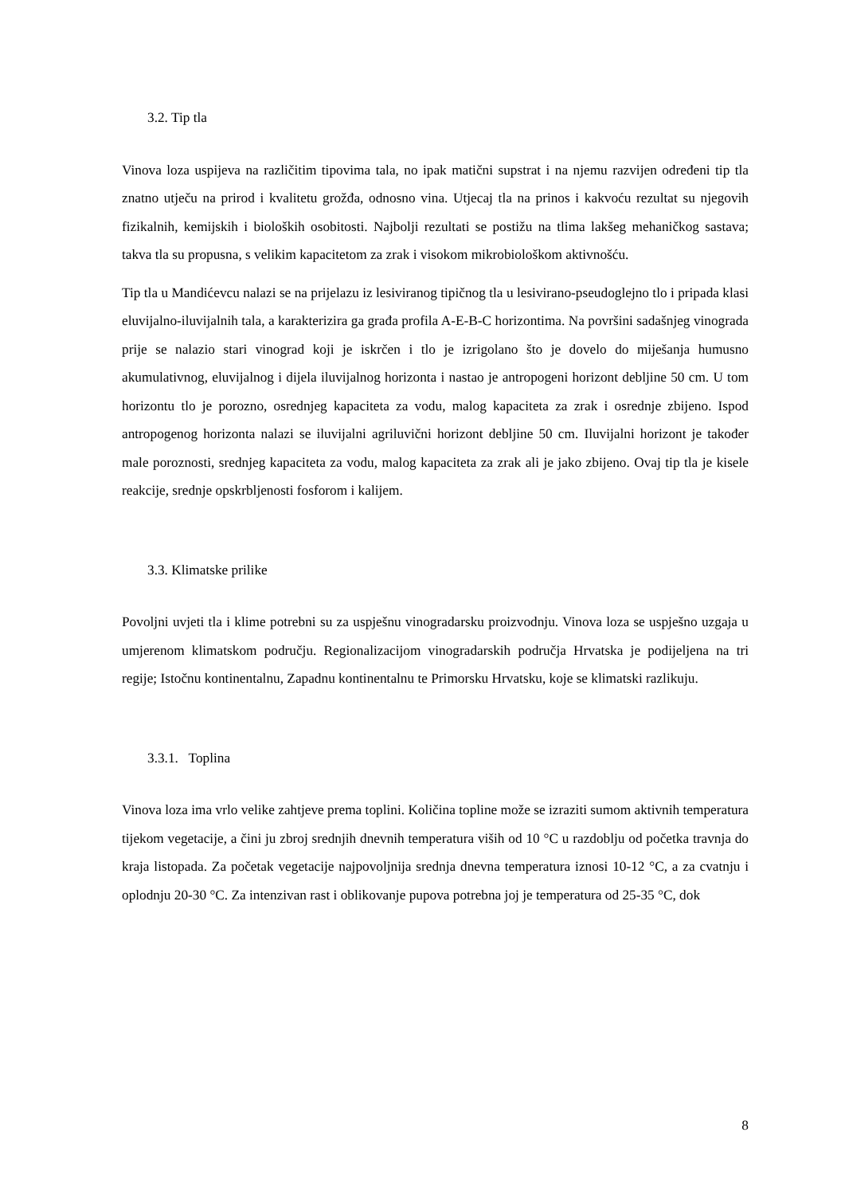3.2. Tip tla
Vinova loza uspijeva na različitim tipovima tala, no ipak matični supstrat i na njemu razvijen određeni tip tla znatno utječu na prirod i kvalitetu grožđa, odnosno vina. Utjecaj tla na prinos i kakvoću rezultat su njegovih fizikalnih, kemijskih i bioloških osobitosti. Najbolji rezultati se postižu na tlima lakšeg mehaničkog sastava; takva tla su propusna, s velikim kapacitetom za zrak i visokom mikrobiološkom aktivnošću.
Tip tla u Mandićevcu nalazi se na prijelazu iz lesiviranog tipičnog tla u lesivirano-pseudoglejno tlo i pripada klasi eluvijalno-iluvijalnih tala, a karakterizira ga građa profila A-E-B-C horizontima. Na površini sadašnjeg vinograda prije se nalazio stari vinograd koji je iskrčen i tlo je izrigolano što je dovelo do miješanja humusno akumulativnog, eluvijalnog i dijela iluvijalnog horizonta i nastao je antropogeni horizont debljine 50 cm. U tom horizontu tlo je porozno, osrednjeg kapaciteta za vodu, malog kapaciteta za zrak i osrednje zbijeno. Ispod antropogenog horizonta nalazi se iluvijalni agriluvični horizont debljine 50 cm. Iluvijalni horizont je također male poroznosti, srednjeg kapaciteta za vodu, malog kapaciteta za zrak ali je jako zbijeno. Ovaj tip tla je kisele reakcije, srednje opskrbljenosti fosforom i kalijem.
3.3. Klimatske prilike
Povoljni uvjeti tla i klime potrebni su za uspješnu vinogradarsku proizvodnju. Vinova loza se uspješno uzgaja u umjerenom klimatskom području. Regionalizacijom vinogradarskih područja Hrvatska je podijeljena na tri regije; Istočnu kontinentalnu, Zapadnu kontinentalnu te Primorsku Hrvatsku, koje se klimatski razlikuju.
3.3.1. Toplina
Vinova loza ima vrlo velike zahtjeve prema toplini. Količina topline može se izraziti sumom aktivnih temperatura tijekom vegetacije, a čini ju zbroj srednjih dnevnih temperatura viših od 10 °C u razdoblju od početka travnja do kraja listopada. Za početak vegetacije najpovoljnija srednja dnevna temperatura iznosi 10-12 °C, a za cvatnju i oplodnju 20-30 °C. Za intenzivan rast i oblikovanje pupova potrebna joj je temperatura od 25-35 °C, dok
8